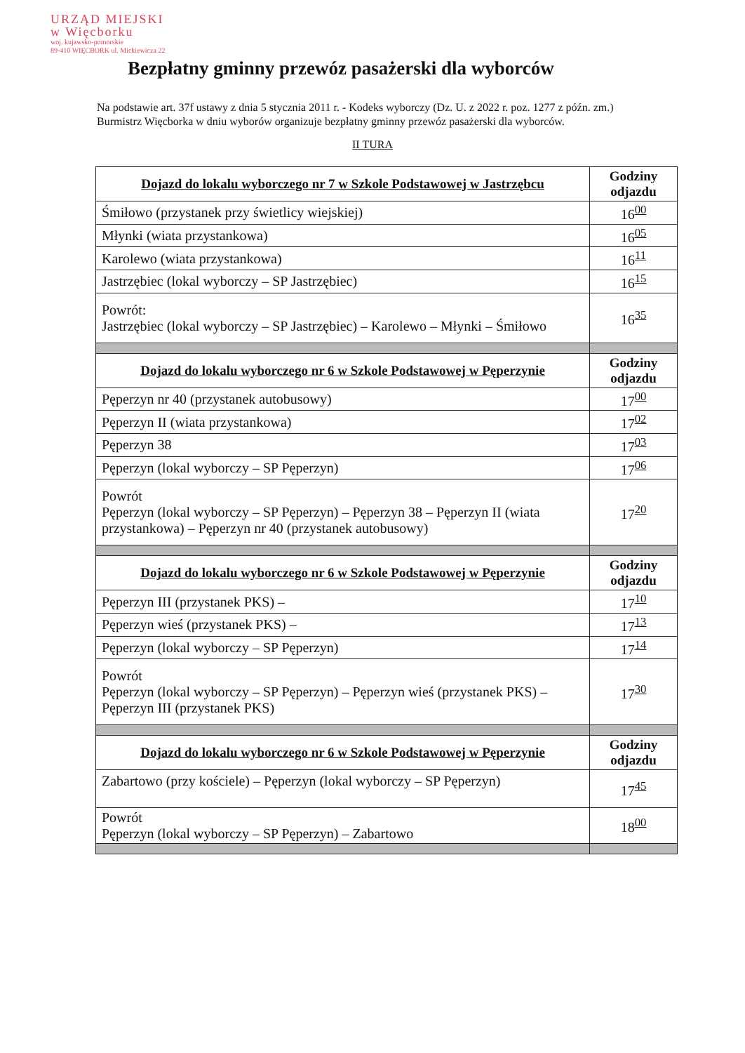URZĄD MIEJSKI
w Więcborku
woj. kujawsko-pomorskie
89-410 WIĘCBORK ul. Mickiewicza 22
Bezpłatny gminny przewóz pasażerski dla wyborców
Na podstawie art. 37f ustawy z dnia 5 stycznia 2011 r. - Kodeks wyborczy (Dz. U. z 2022 r. poz. 1277 z późn. zm.) Burmistrz Więcborka w dniu wyborów organizuje bezpłatny gminny przewóz pasażerski dla wyborców.
II TURA
| Dojazd do lokalu wyborczego nr 7 w Szkole Podstawowej w Jastrzębcu | Godziny odjazdu |
| --- | --- |
| Śmiłowo (przystanek przy świetlicy wiejskiej) | 16<sup>00</sup> |
| Młynki (wiata przystankowa) | 16<sup>05</sup> |
| Karolewo (wiata przystankowa) | 16<sup>11</sup> |
| Jastrzębiec (lokal wyborczy – SP Jastrzębiec) | 16<sup>15</sup> |
| Powrót: Jastrzębiec (lokal wyborczy – SP Jastrzębiec) – Karolewo – Młynki – Śmiłowo | 16<sup>35</sup> |
| Dojazd do lokalu wyborczego nr 6 w Szkole Podstawowej w Pęperzynie | Godziny odjazdu |
| Pęperzyn nr 40 (przystanek autobusowy) | 17<sup>00</sup> |
| Pęperzyn II (wiata przystankowa) | 17<sup>02</sup> |
| Pęperzyn 38 | 17<sup>03</sup> |
| Pęperzyn (lokal wyborczy – SP Pęperzyn) | 17<sup>06</sup> |
| Powrót Pęperzyn (lokal wyborczy – SP Pęperzyn) – Pęperzyn 38 – Pęperzyn II (wiata przystankowa) – Pęperzyn nr 40 (przystanek autobusowy) | 17<sup>20</sup> |
| Dojazd do lokalu wyborczego nr 6 w Szkole Podstawowej w Pęperzynie | Godziny odjazdu |
| Pęperzyn III (przystanek PKS) – | 17<sup>10</sup> |
| Pęperzyn wieś (przystanek PKS) – | 17<sup>13</sup> |
| Pęperzyn (lokal wyborczy – SP Pęperzyn) | 17<sup>14</sup> |
| Powrót Pęperzyn (lokal wyborczy – SP Pęperzyn) – Pęperzyn wieś (przystanek PKS) – Pęperzyn III (przystanek PKS) | 17<sup>30</sup> |
| Dojazd do lokalu wyborczego nr 6 w Szkole Podstawowej w Pęperzynie | Godziny odjazdu |
| Zabartowo (przy kościele) – Pęperzyn (lokal wyborczy – SP Pęperzyn) | 17<sup>45</sup> |
| Powrót Pęperzyn (lokal wyborczy – SP Pęperzyn) – Zabartowo | 18<sup>00</sup> |